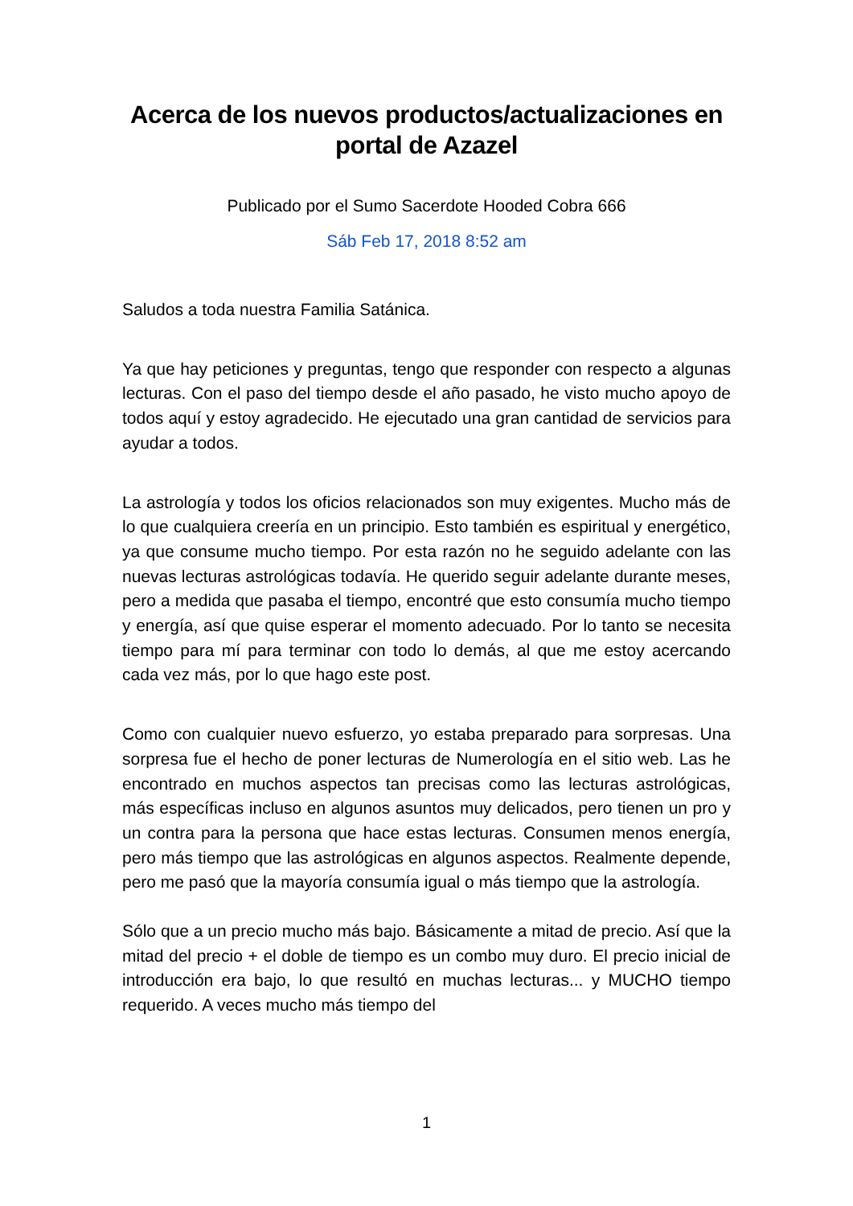Acerca de los nuevos productos/actualizaciones en portal de Azazel
Publicado por el Sumo Sacerdote Hooded Cobra 666
Sáb Feb 17, 2018 8:52 am
Saludos a toda nuestra Familia Satánica.
Ya que hay peticiones y preguntas, tengo que responder con respecto a algunas lecturas. Con el paso del tiempo desde el año pasado, he visto mucho apoyo de todos aquí y estoy agradecido. He ejecutado una gran cantidad de servicios para ayudar a todos.
La astrología y todos los oficios relacionados son muy exigentes. Mucho más de lo que cualquiera creería en un principio. Esto también es espiritual y energético, ya que consume mucho tiempo. Por esta razón no he seguido adelante con las nuevas lecturas astrológicas todavía. He querido seguir adelante durante meses, pero a medida que pasaba el tiempo, encontré que esto consumía mucho tiempo y energía, así que quise esperar el momento adecuado. Por lo tanto se necesita tiempo para mí para terminar con todo lo demás, al que me estoy acercando cada vez más, por lo que hago este post.
Como con cualquier nuevo esfuerzo, yo estaba preparado para sorpresas. Una sorpresa fue el hecho de poner lecturas de Numerología en el sitio web. Las he encontrado en muchos aspectos tan precisas como las lecturas astrológicas, más específicas incluso en algunos asuntos muy delicados, pero tienen un pro y un contra para la persona que hace estas lecturas. Consumen menos energía, pero más tiempo que las astrológicas en algunos aspectos. Realmente depende, pero me pasó que la mayoría consumía igual o más tiempo que la astrología.
Sólo que a un precio mucho más bajo. Básicamente a mitad de precio. Así que la mitad del precio + el doble de tiempo es un combo muy duro. El precio inicial de introducción era bajo, lo que resultó en muchas lecturas... y MUCHO tiempo requerido. A veces mucho más tiempo del
1